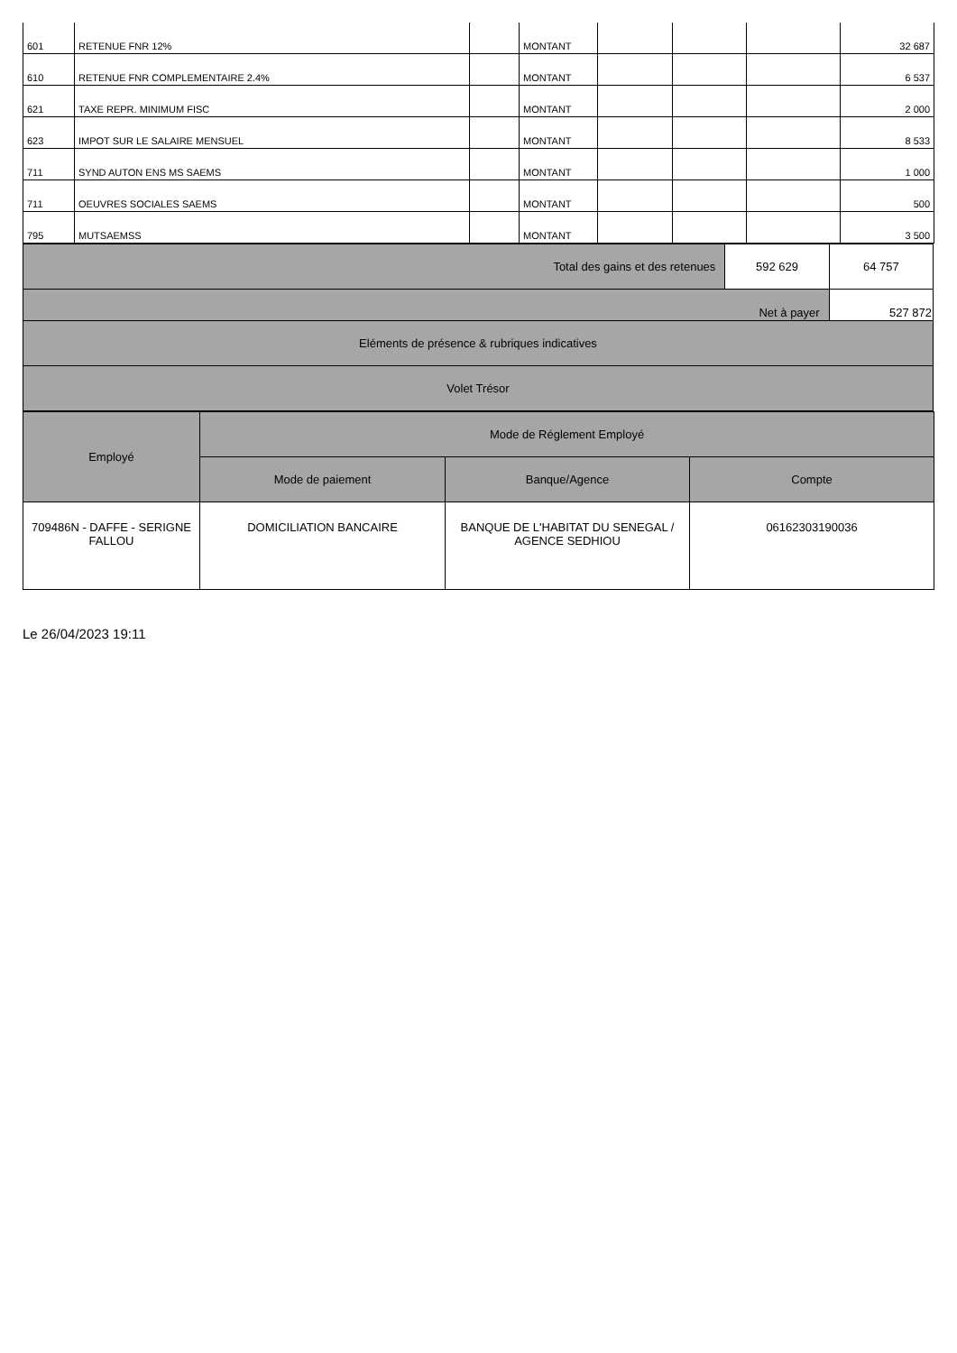| 601 | RETENUE FNR 12% | | MONTANT | | | | 32 687 |
| 610 | RETENUE FNR COMPLEMENTAIRE 2.4% | | MONTANT | | | | 6 537 |
| 621 | TAXE REPR. MINIMUM FISC | | MONTANT | | | | 2 000 |
| 623 | IMPOT SUR LE SALAIRE MENSUEL | | MONTANT | | | | 8 533 |
| 711 | SYND AUTON ENS MS SAEMS | | MONTANT | | | | 1 000 |
| 711 | OEUVRES SOCIALES SAEMS | | MONTANT | | | | 500 |
| 795 | MUTSAEMSS | | MONTANT | | | | 3 500 |
| Total des gains et des retenues | 592 629 | 64 757 |
| Net à payer | | 527 872 |
| Eléments de présence & rubriques indicatives | | |
| Volet Trésor | | |
| Employé | Mode de Réglement Employé | | |
| | Mode de paiement | Banque/Agence | Compte |
| 709486N - DAFFE - SERIGNE FALLOU | DOMICILIATION BANCAIRE | BANQUE DE L'HABITAT DU SENEGAL / AGENCE SEDHIOU | 06162303190036 |
Le 26/04/2023 19:11